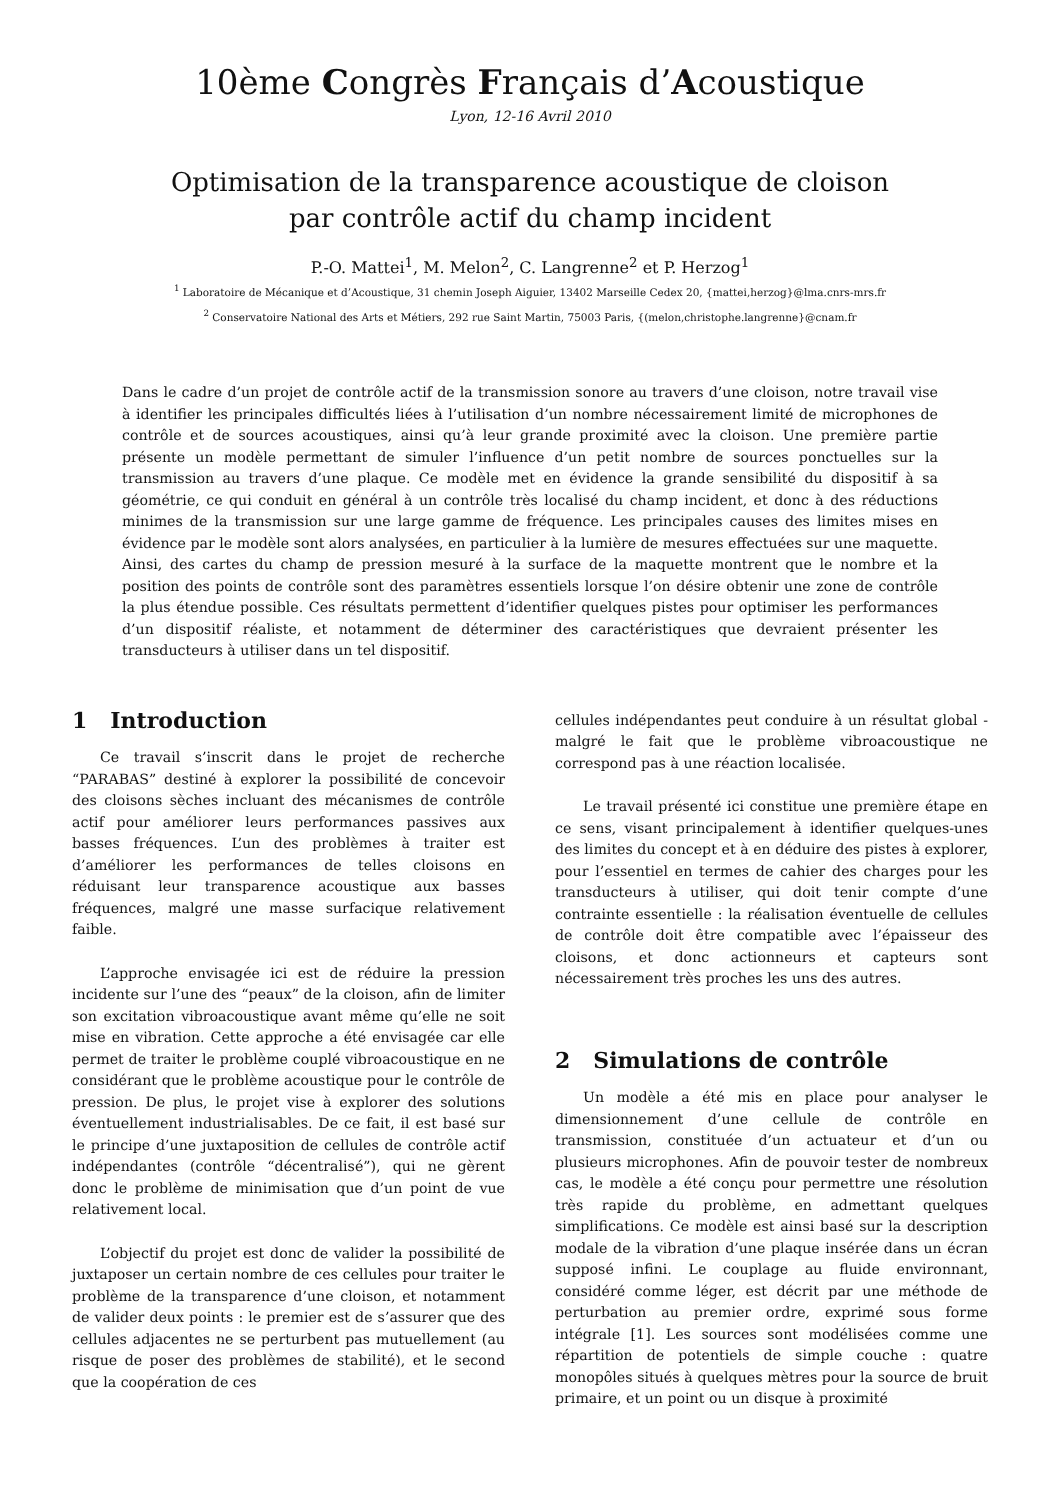10ème Congrès Français d’Acoustique
Lyon, 12-16 Avril 2010
Optimisation de la transparence acoustique de cloison
par contrôle actif du champ incident
P.-O. Mattei<sup>1</sup>, M. Melon<sup>2</sup>, C. Langrenne<sup>2</sup> et P. Herzog<sup>1</sup>
<sup>1</sup> Laboratoire de Mécanique et d’Acoustique, 31 chemin Joseph Aiguier, 13402 Marseille Cedex 20, {mattei,herzog}@lma.cnrs-mrs.fr
<sup>2</sup> Conservatoire National des Arts et Métiers, 292 rue Saint Martin, 75003 Paris, {(melon,christophe.langrenne}@cnam.fr
Dans le cadre d’un projet de contrôle actif de la transmission sonore au travers d’une cloison, notre travail vise à identifier les principales difficultés liées à l’utilisation d’un nombre nécessairement limité de microphones de contrôle et de sources acoustiques, ainsi qu’à leur grande proximité avec la cloison. Une première partie présente un modèle permettant de simuler l’influence d’un petit nombre de sources ponctuelles sur la transmission au travers d’une plaque. Ce modèle met en évidence la grande sensibilité du dispositif à sa géométrie, ce qui conduit en général à un contrôle très localisé du champ incident, et donc à des réductions minimes de la transmission sur une large gamme de fréquence. Les principales causes des limites mises en évidence par le modèle sont alors analysées, en particulier à la lumière de mesures effectuées sur une maquette. Ainsi, des cartes du champ de pression mesuré à la surface de la maquette montrent que le nombre et la position des points de contrôle sont des paramètres essentiels lorsque l’on désire obtenir une zone de contrôle la plus étendue possible. Ces résultats permettent d’identifier quelques pistes pour optimiser les performances d’un dispositif réaliste, et notamment de déterminer des caractéristiques que devraient présenter les transducteurs à utiliser dans un tel dispositif.
1 Introduction
Ce travail s’inscrit dans le projet de recherche “PARABAS” destiné à explorer la possibilité de concevoir des cloisons sèches incluant des mécanismes de contrôle actif pour améliorer leurs performances passives aux basses fréquences. L’un des problèmes à traiter est d’améliorer les performances de telles cloisons en réduisant leur transparence acoustique aux basses fréquences, malgré une masse surfacique relativement faible.
L’approche envisagée ici est de réduire la pression incidente sur l’une des “peaux” de la cloison, afin de limiter son excitation vibroacoustique avant même qu’elle ne soit mise en vibration. Cette approche a été envisagée car elle permet de traiter le problème couplé vibroacoustique en ne considérant que le problème acoustique pour le contrôle de pression. De plus, le projet vise à explorer des solutions éventuellement industrialisables. De ce fait, il est basé sur le principe d’une juxtaposition de cellules de contrôle actif indépendantes (contrôle “décentralisé”), qui ne gèrent donc le problème de minimisation que d’un point de vue relativement local.
L’objectif du projet est donc de valider la possibilité de juxtaposer un certain nombre de ces cellules pour traiter le problème de la transparence d’une cloison, et notamment de valider deux points : le premier est de s’assurer que des cellules adjacentes ne se perturbent pas mutuellement (au risque de poser des problèmes de stabilité), et le second que la coopération de ces
cellules indépendantes peut conduire à un résultat global - malgré le fait que le problème vibroacoustique ne correspond pas à une réaction localisée.
Le travail présenté ici constitue une première étape en ce sens, visant principalement à identifier quelques-unes des limites du concept et à en déduire des pistes à explorer, pour l’essentiel en termes de cahier des charges pour les transducteurs à utiliser, qui doit tenir compte d’une contrainte essentielle : la réalisation éventuelle de cellules de contrôle doit être compatible avec l’épaisseur des cloisons, et donc actionneurs et capteurs sont nécessairement très proches les uns des autres.
2 Simulations de contrôle
Un modèle a été mis en place pour analyser le dimensionnement d’une cellule de contrôle en transmission, constituée d’un actuateur et d’un ou plusieurs microphones. Afin de pouvoir tester de nombreux cas, le modèle a été conçu pour permettre une résolution très rapide du problème, en admettant quelques simplifications. Ce modèle est ainsi basé sur la description modale de la vibration d’une plaque insérée dans un écran supposé infini. Le couplage au fluide environnant, considéré comme léger, est décrit par une méthode de perturbation au premier ordre, exprimé sous forme intégrale [1]. Les sources sont modélisées comme une répartition de potentiels de simple couche : quatre monopôles situés à quelques mètres pour la source de bruit primaire, et un point ou un disque à proximité